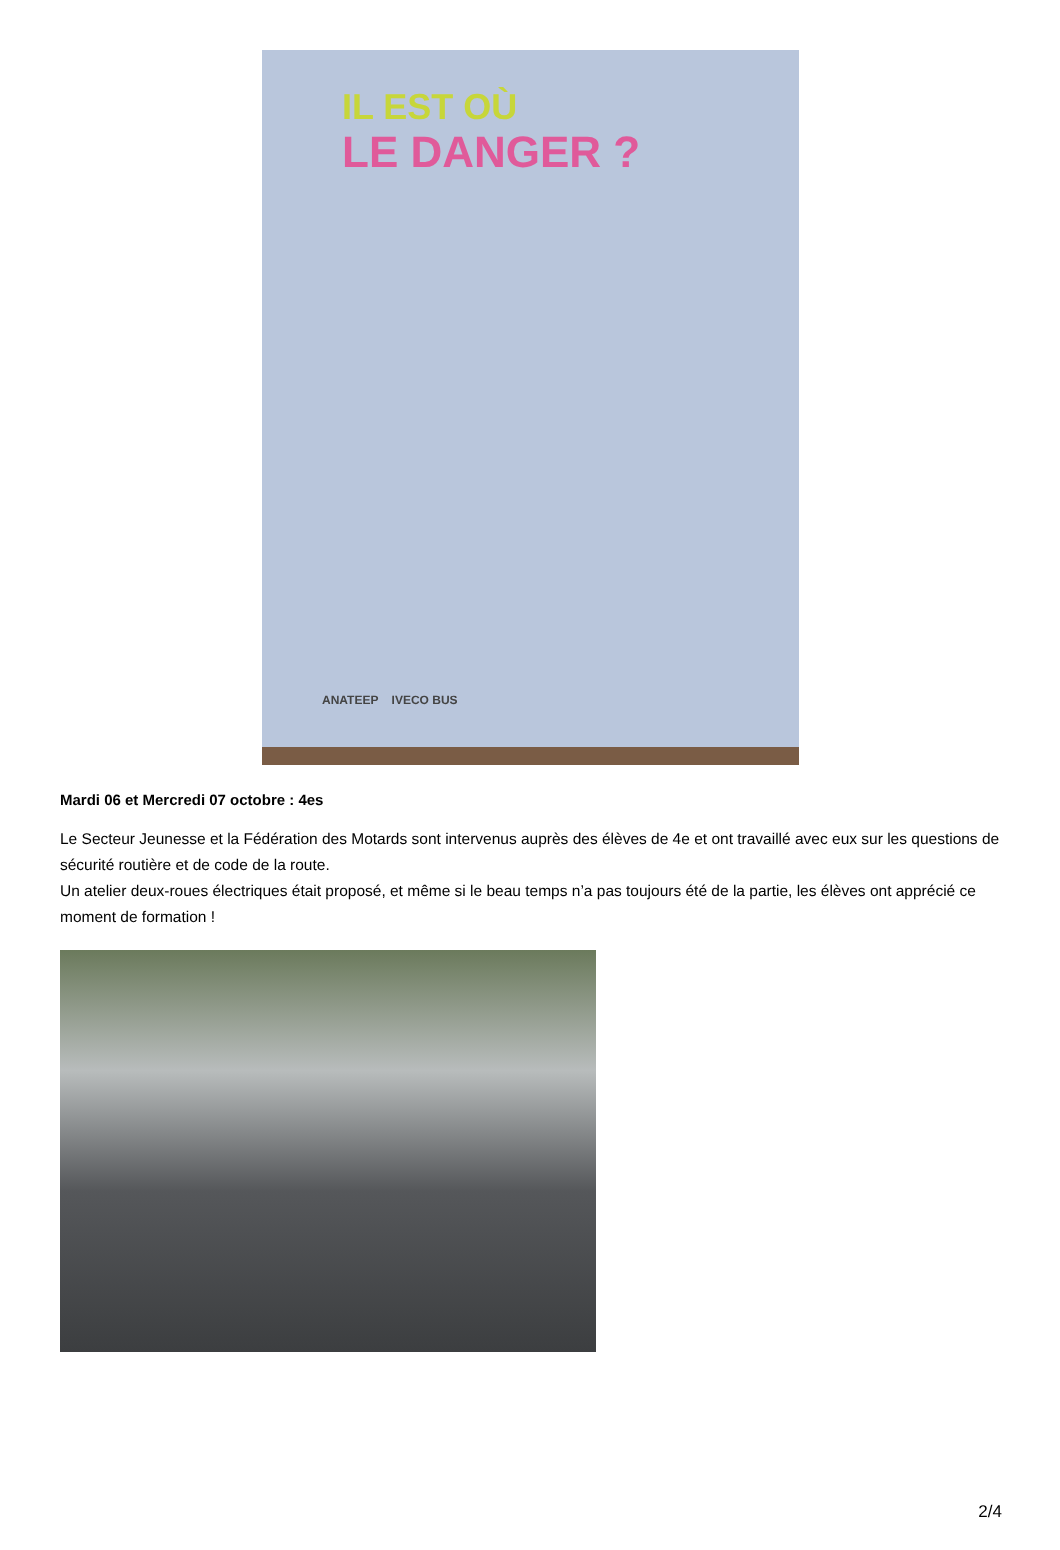IL EST OÙ
LE DANGER ?
ANATEEP IVECO BUS
Mardi 06 et Mercredi 07 octobre : 4es
Le Secteur Jeunesse et la Fédération des Motards sont intervenus auprès des élèves de 4e et ont travaillé avec eux sur les questions de sécurité routière et de code de la route.
Un atelier deux-roues électriques était proposé, et même si le beau temps n’a pas toujours été de la partie, les élèves ont apprécié ce moment de formation !
2/4